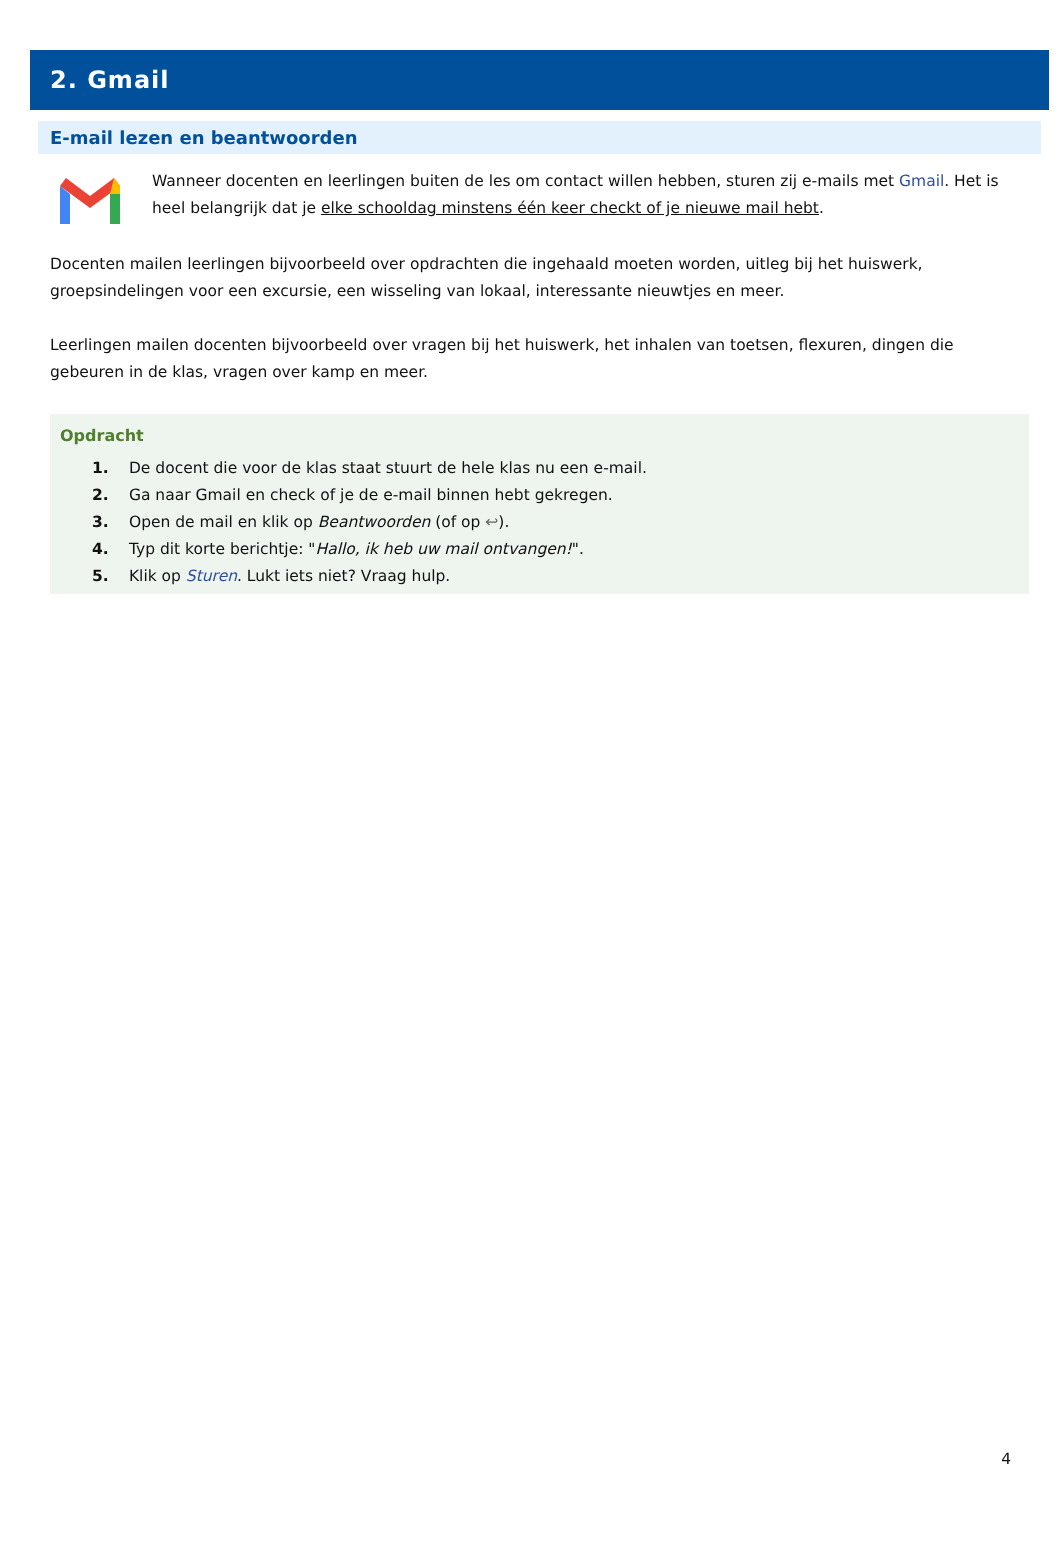2. Gmail
E-mail lezen en beantwoorden
Wanneer docenten en leerlingen buiten de les om contact willen hebben, sturen zij e-mails met Gmail. Het is heel belangrijk dat je elke schooldag minstens één keer checkt of je nieuwe mail hebt.
Docenten mailen leerlingen bijvoorbeeld over opdrachten die ingehaald moeten worden, uitleg bij het huiswerk, groepsindelingen voor een excursie, een wisseling van lokaal, interessante nieuwtjes en meer.
Leerlingen mailen docenten bijvoorbeeld over vragen bij het huiswerk, het inhalen van toetsen, flexuren, dingen die gebeuren in de klas, vragen over kamp en meer.
Opdracht
1. De docent die voor de klas staat stuurt de hele klas nu een e-mail.
2. Ga naar Gmail en check of je de e-mail binnen hebt gekregen.
3. Open de mail en klik op Beantwoorden (of op ↩).
4. Typ dit korte berichtje: "Hallo, ik heb uw mail ontvangen!".
5. Klik op Sturen. Lukt iets niet? Vraag hulp.
4